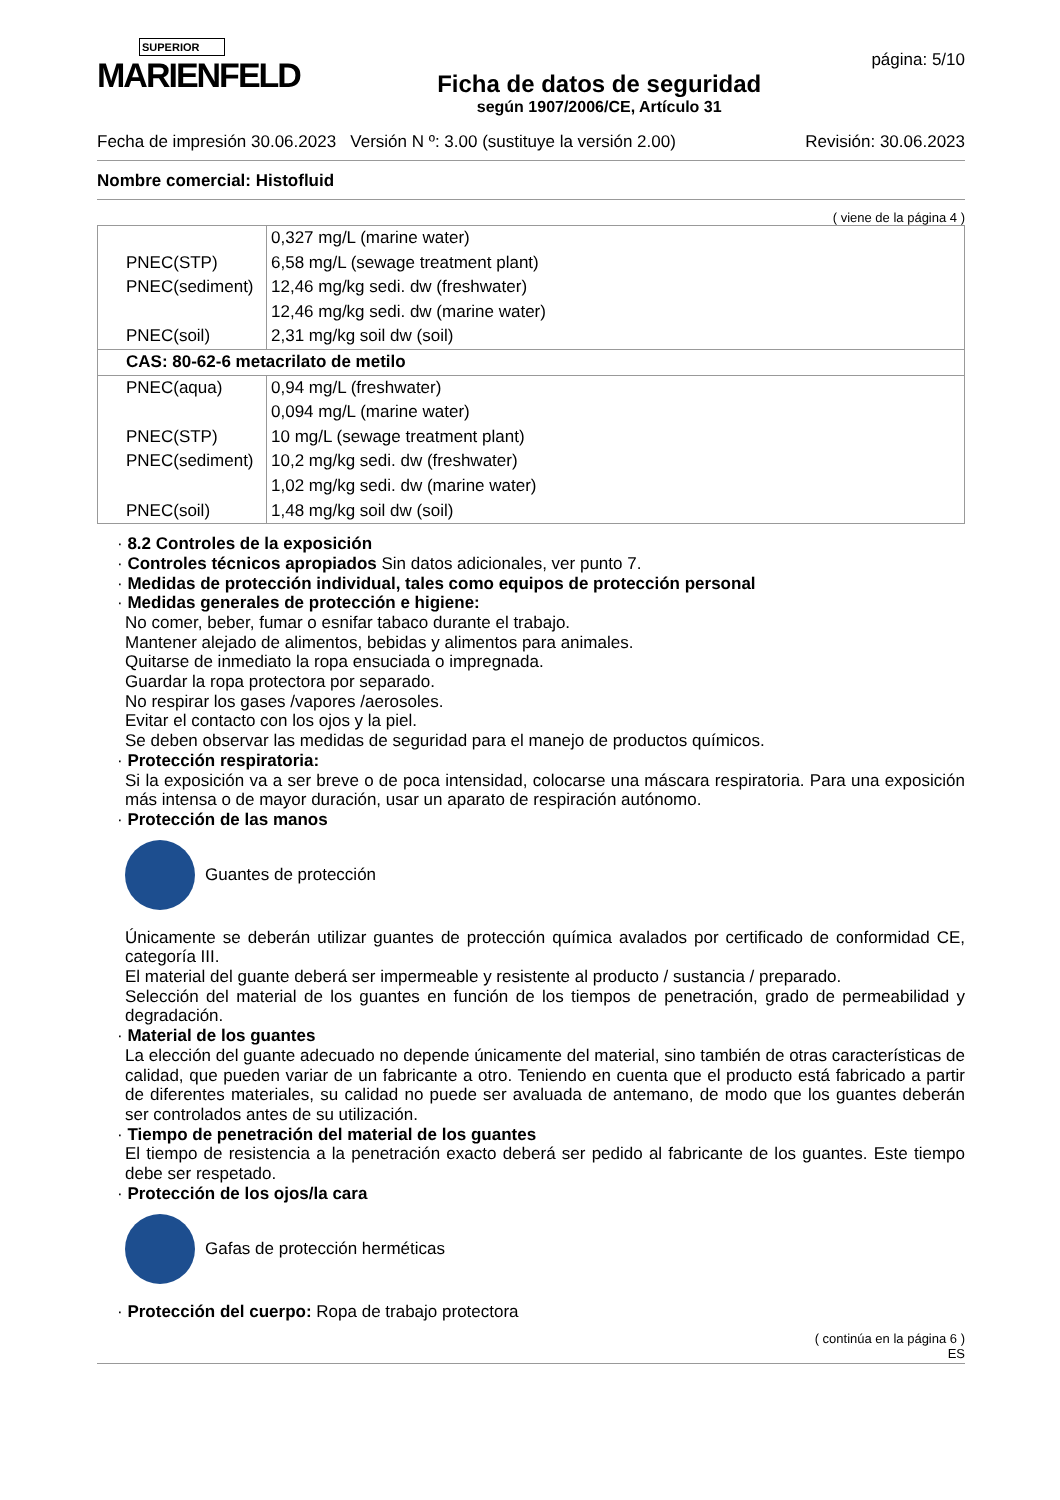SUPERIOR
MARIENFELD
Ficha de datos de seguridad
según 1907/2006/CE, Artículo 31
página: 5/10
Fecha de impresión 30.06.2023 Versión N º: 3.00 (sustituye la versión 2.00) Revisión: 30.06.2023
Nombre comercial: Histofluid
( viene de la página 4 )
| | 0,327 mg/L (marine water) |
| PNEC(STP) | 6,58 mg/L (sewage treatment plant) |
| PNEC(sediment) | 12,46 mg/kg sedi. dw (freshwater) |
| | 12,46 mg/kg sedi. dw (marine water) |
| PNEC(soil) | 2,31 mg/kg soil dw (soil) |
| CAS: 80-62-6 metacrilato de metilo | |
| PNEC(aqua) | 0,94 mg/L (freshwater) |
| | 0,094 mg/L (marine water) |
| PNEC(STP) | 10 mg/L (sewage treatment plant) |
| PNEC(sediment) | 10,2 mg/kg sedi. dw (freshwater) |
| | 1,02 mg/kg sedi. dw (marine water) |
| PNEC(soil) | 1,48 mg/kg soil dw (soil) |
· 8.2 Controles de la exposición
· Controles técnicos apropiados Sin datos adicionales, ver punto 7.
· Medidas de protección individual, tales como equipos de protección personal
· Medidas generales de protección e higiene:
No comer, beber, fumar o esnifar tabaco durante el trabajo.
Mantener alejado de alimentos, bebidas y alimentos para animales.
Quitarse de inmediato la ropa ensuciada o impregnada.
Guardar la ropa protectora por separado.
No respirar los gases /vapores /aerosoles.
Evitar el contacto con los ojos y la piel.
Se deben observar las medidas de seguridad para el manejo de productos químicos.
· Protección respiratoria:
Si la exposición va a ser breve o de poca intensidad, colocarse una máscara respiratoria. Para una exposición más intensa o de mayor duración, usar un aparato de respiración autónomo.
· Protección de las manos
Guantes de protección
Únicamente se deberán utilizar guantes de protección química avalados por certificado de conformidad CE, categoría III.
El material del guante deberá ser impermeable y resistente al producto / sustancia / preparado.
Selección del material de los guantes en función de los tiempos de penetración, grado de permeabilidad y degradación.
· Material de los guantes
La elección del guante adecuado no depende únicamente del material, sino también de otras características de calidad, que pueden variar de un fabricante a otro. Teniendo en cuenta que el producto está fabricado a partir de diferentes materiales, su calidad no puede ser avaluada de antemano, de modo que los guantes deberán ser controlados antes de su utilización.
· Tiempo de penetración del material de los guantes
El tiempo de resistencia a la penetración exacto deberá ser pedido al fabricante de los guantes. Este tiempo debe ser respetado.
· Protección de los ojos/la cara
Gafas de protección herméticas
· Protección del cuerpo: Ropa de trabajo protectora
( continúa en la página 6 )
ES